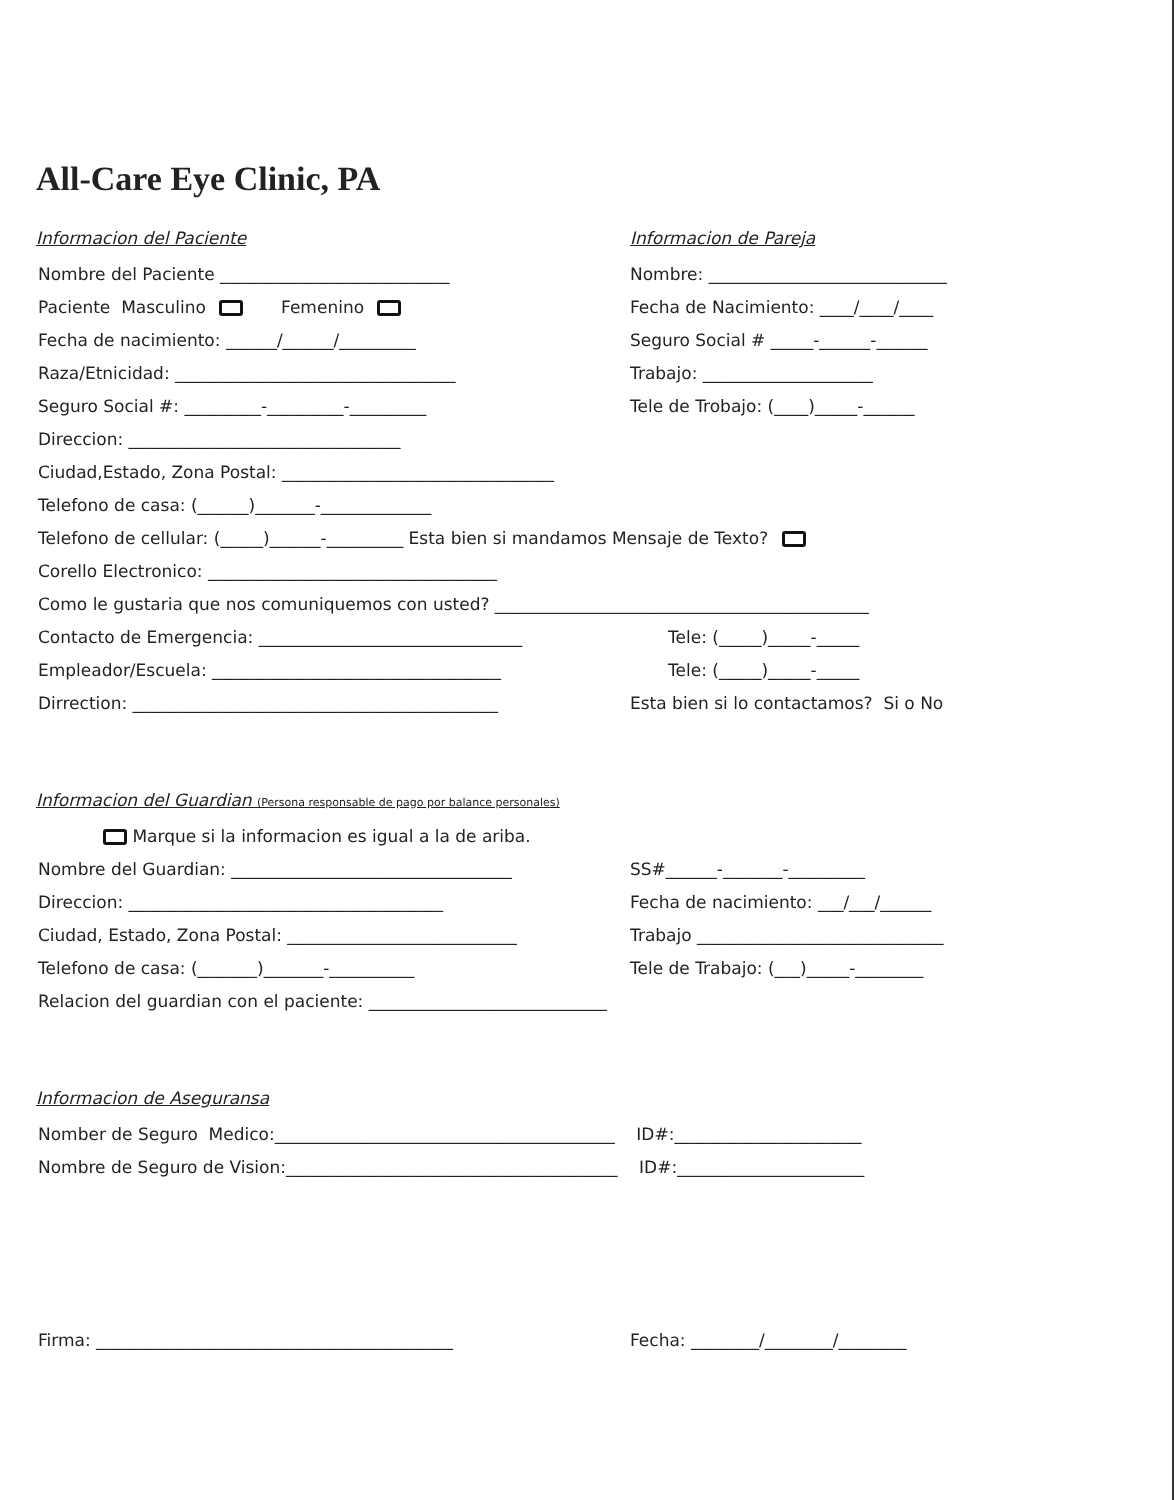All-Care Eye Clinic, PA
Informacion del Paciente Informacion de Pareja
Nombre del Paciente ___________________________
Paciente Masculino Femenino
Fecha de nacimiento: ______/______/_________
Raza/Etnicidad: _________________________________
Seguro Social #: _________-_________-_________
Direccion: ________________________________
Nombre: ____________________________
Fecha de Nacimiento: ____/____/____
Seguro Social # _____-______-______
Trabajo: ____________________
Tele de Trobajo: (____)_____-______
Ciudad,Estado, Zona Postal: ________________________________
Telefono de casa: (______)_______-_____________
Telefono de cellular: (_____)______-_________ Esta bien si mandamos Mensaje de Texto?
Corello Electronico: __________________________________
Como le gustaria que nos comuniquemos con usted? ____________________________________________
Contacto de Emergencia: _______________________________
Empleador/Escuela: __________________________________
Dirrection: ___________________________________________
Tele: (_____)_____-_____
Tele: (_____)_____-_____
Esta bien si lo contactamos? Si o No
Informacion del Guardian (Persona responsable de pago por balance personales)
Marque si la informacion es igual a la de ariba.
Nombre del Guardian: _________________________________
Direccion: _____________________________________
Ciudad, Estado, Zona Postal: ___________________________
Telefono de casa: (_______)_______-__________
SS#______-_______-_________
Fecha de nacimiento: ___/___/______
Trabajo _____________________________
Tele de Trabajo: (___)_____-________
Relacion del guardian con el paciente: ____________________________
Informacion de Aseguransa
Nomber de Seguro Medico:________________________________________ ID#:______________________
Nombre de Seguro de Vision:_______________________________________ ID#:______________________
Firma: __________________________________________ Fecha: ________/________/________